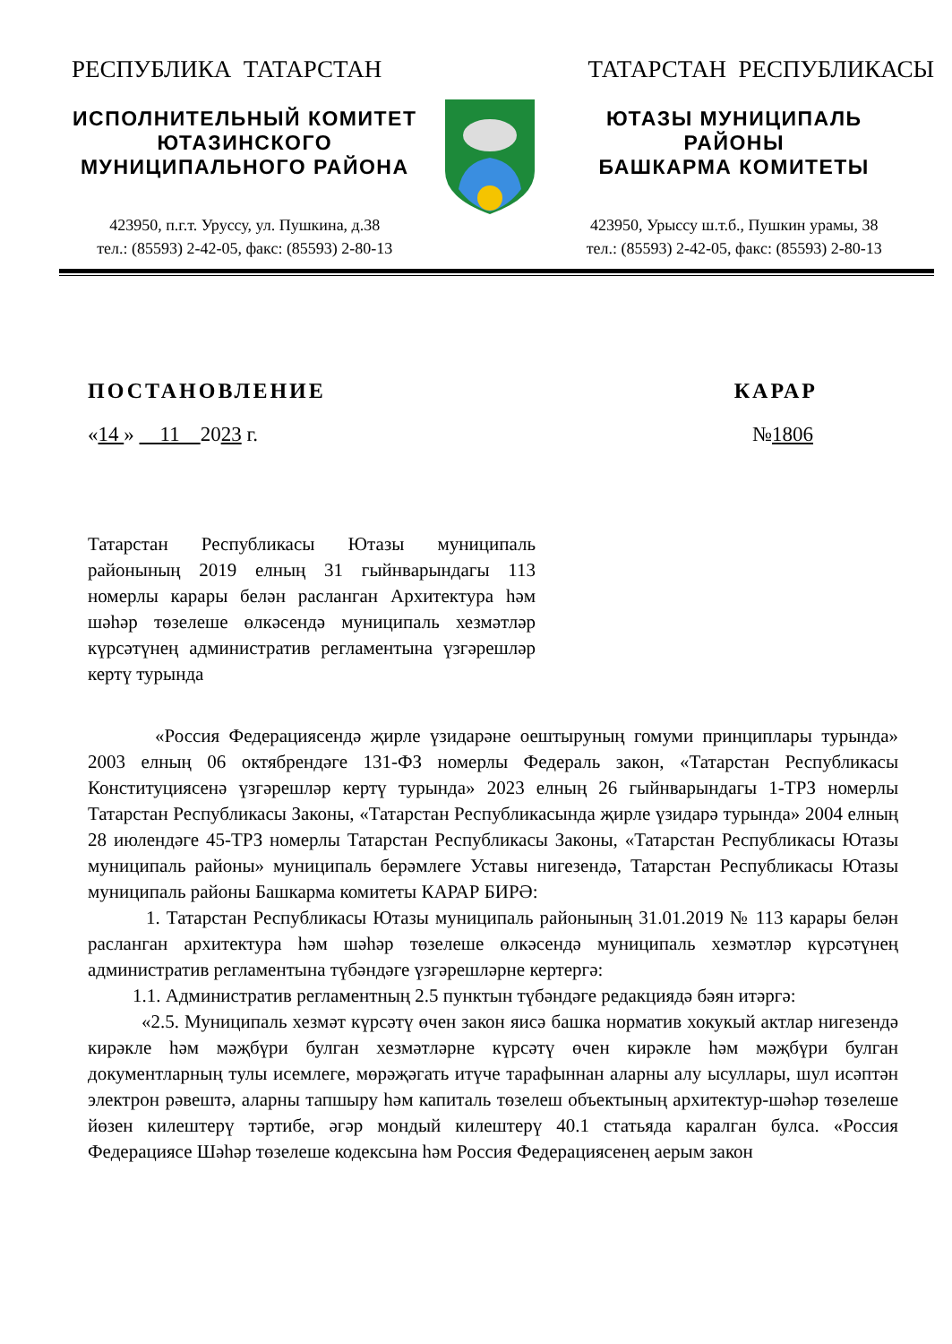РЕСПУБЛИКА ТАТАРСТАН ТАТАРСТАН РЕСПУБЛИКАСЫ
ИСПОЛНИТЕЛЬНЫЙ КОМИТЕТ
ЮТАЗИНСКОГО
МУНИЦИПАЛЬНОГО РАЙОНА
423950, п.г.т. Уруссу, ул. Пушкина, д.38
тел.: (85593) 2-42-05, факс: (85593) 2-80-13
ЮТАЗЫ МУНИЦИПАЛЬ
РАЙОНЫ
БАШКАРМА КОМИТЕТЫ
423950, Урыссу ш.т.б., Пушкин урамы, 38
тел.: (85593) 2-42-05, факс: (85593) 2-80-13
ПОСТАНОВЛЕНИЕ КАРАР
«14 » 11 2023 г. №1806
Татарстан Республикасы Ютазы муниципаль районының 2019 елның 31 гыйнварындагы 113 номерлы карары белән расланган Архитектура һәм шәһәр төзелеше өлкәсендә муниципаль хезмәтләр күрсәтүнең административ регламентына үзгәрешләр кертү турында
«Россия Федерациясендә җирле үзидарәне оештыруның гомуми принциплары турында» 2003 елның 06 октябрендәге 131-ФЗ номерлы Федераль закон, «Татарстан Республикасы Конституциясенә үзгәрешләр кертү турында» 2023 елның 26 гыйнварындагы 1-ТРЗ номерлы Татарстан Республикасы Законы, «Татарстан Республикасында җирле үзидарә турында» 2004 елның 28 июлендәге 45-ТРЗ номерлы Татарстан Республикасы Законы, «Татарстан Республикасы Ютазы муниципаль районы» муниципаль берәмлеге Уставы нигезендә, Татарстан Республикасы Ютазы муниципаль районы Башкарма комитеты КАРАР БИРӘ:
1. Татарстан Республикасы Ютазы муниципаль районының 31.01.2019 № 113 карары белән расланган архитектура һәм шәһәр төзелеше өлкәсендә муниципаль хезмәтләр күрсәтүнең административ регламентына түбәндәге үзгәрешләрне кертергә:
1.1. Административ регламентның 2.5 пунктын түбәндәге редакциядә бәян итәргә:
«2.5. Муниципаль хезмәт күрсәтү өчен закон яисә башка норматив хокукый актлар нигезендә кирәкле һәм мәҗбүри булган хезмәтләрне күрсәтү өчен кирәкле һәм мәҗбүри булган документларның тулы исемлеге, мөрәҗәгать итүче тарафыннан аларны алу ысуллары, шул исәптән электрон рәвештә, аларны тапшыру һәм капиталь төзелеш объектының архитектур-шәһәр төзелеше йөзен килештерү тәртибе, әгәр мондый килештерү 40.1 статьяда каралган булса. «Россия Федерациясе Шәһәр төзелеше кодексына һәм Россия Федерациясенең аерым закон